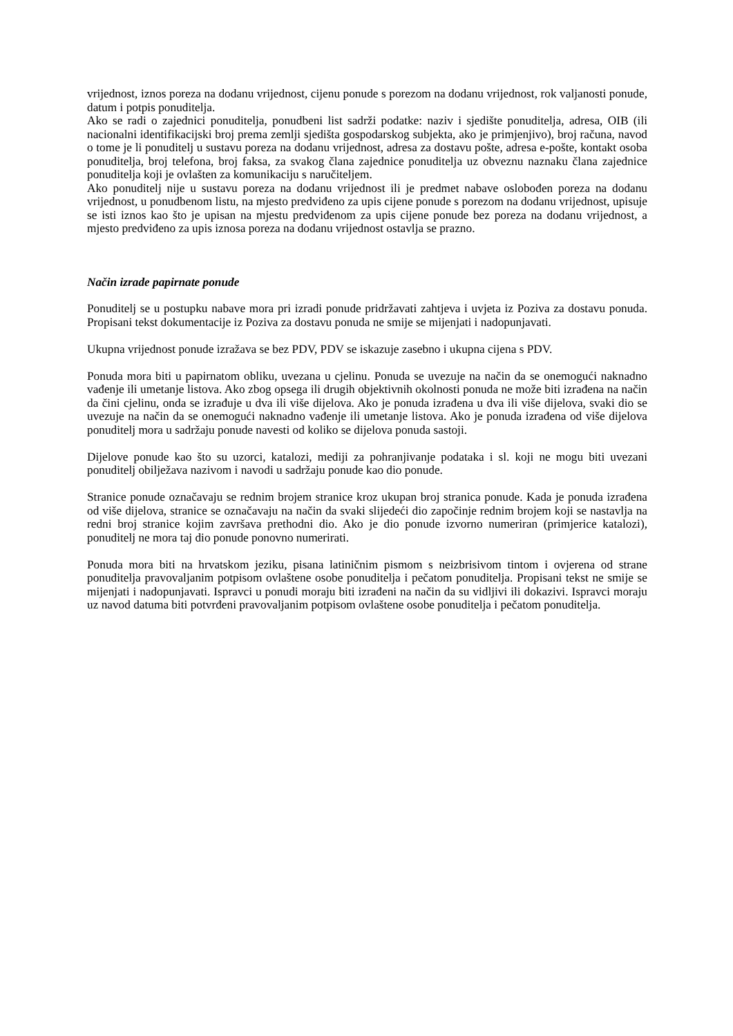vrijednost, iznos poreza na dodanu vrijednost, cijenu ponude s porezom na dodanu vrijednost, rok valjanosti ponude, datum i potpis ponuditelja.
Ako se radi o zajednici ponuditelja, ponudbeni list sadrži podatke: naziv i sjedište ponuditelja, adresa, OIB (ili nacionalni identifikacijski broj prema zemlji sjedišta gospodarskog subjekta, ako je primjenjivo), broj računa, navod o tome je li ponuditelj u sustavu poreza na dodanu vrijednost, adresa za dostavu pošte, adresa e-pošte, kontakt osoba ponuditelja, broj telefona, broj faksa, za svakog člana zajednice ponuditelja uz obveznu naznaku člana zajednice ponuditelja koji je ovlašten za komunikaciju s naručiteljem.
Ako ponuditelj nije u sustavu poreza na dodanu vrijednost ili je predmet nabave oslobođen poreza na dodanu vrijednost, u ponudbenom listu, na mjesto predviđeno za upis cijene ponude s porezom na dodanu vrijednost, upisuje se isti iznos kao što je upisan na mjestu predviđenom za upis cijene ponude bez poreza na dodanu vrijednost, a mjesto predviđeno za upis iznosa poreza na dodanu vrijednost ostavlja se prazno.
Način izrade papirnate ponude
Ponuditelj se u postupku nabave mora pri izradi ponude pridržavati zahtjeva i uvjeta iz Poziva za dostavu ponuda. Propisani tekst dokumentacije iz Poziva za dostavu ponuda ne smije se mijenjati i nadopunjavati.
Ukupna vrijednost ponude izražava se bez PDV, PDV se iskazuje zasebno i ukupna cijena s PDV.
Ponuda mora biti u papirnatom obliku, uvezana u cjelinu. Ponuda se uvezuje na način da se onemogući naknadno vađenje ili umetanje listova. Ako zbog opsega ili drugih objektivnih okolnosti ponuda ne može biti izrađena na način da čini cjelinu, onda se izrađuje u dva ili više dijelova. Ako je ponuda izrađena u dva ili više dijelova, svaki dio se uvezuje na način da se onemogući naknadno vađenje ili umetanje listova. Ako je ponuda izrađena od više dijelova ponuditelj mora u sadržaju ponude navesti od koliko se dijelova ponuda sastoji.
Dijelove ponude kao što su uzorci, katalozi, mediji za pohranjivanje podataka i sl. koji ne mogu biti uvezani ponuditelj obilježava nazivom i navodi u sadržaju ponude kao dio ponude.
Stranice ponude označavaju se rednim brojem stranice kroz ukupan broj stranica ponude. Kada je ponuda izrađena od više dijelova, stranice se označavaju na način da svaki slijedeći dio započinje rednim brojem koji se nastavlja na redni broj stranice kojim završava prethodni dio. Ako je dio ponude izvorno numeriran (primjerice katalozi), ponuditelj ne mora taj dio ponude ponovno numerirati.
Ponuda mora biti na hrvatskom jeziku, pisana latiničnim pismom s neizbrisivom tintom i ovjerena od strane ponuditelja pravovaljanim potpisom ovlaštene osobe ponuditelja i pečatom ponuditelja. Propisani tekst ne smije se mijenjati i nadopunjavati. Ispravci u ponudi moraju biti izrađeni na način da su vidljivi ili dokazivi. Ispravci moraju uz navod datuma biti potvrđeni pravovaljanim potpisom ovlaštene osobe ponuditelja i pečatom ponuditelja.